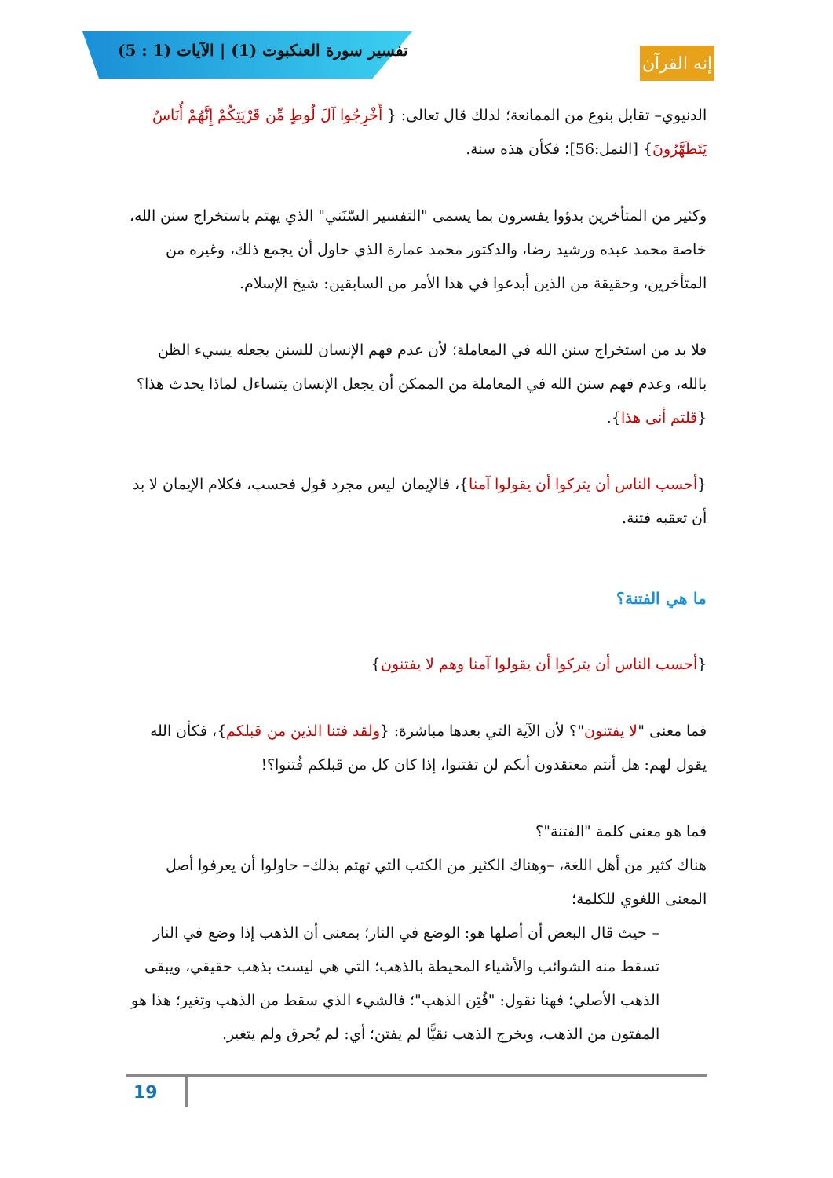تفسير سورة العنكبوت (1) | الآيات (1 : 5)
إنه القرآن
الدنيوي– تقابل بنوع من الممانعة؛ لذلك قال تعالى: { أَخْرِجُوا آلَ لُوطٍ مِّن قَرْيَتِكُمْ إِنَّهُمْ أُنَاسٌ يَتَطَهَّرُونَ} [النمل:56]؛ فكأن هذه سنة.
وكثير من المتأخرين بدؤوا يفسرون بما يسمى "التفسير السّنَني" الذي يهتم باستخراج سنن الله، خاصة محمد عبده ورشيد رضا، والدكتور محمد عمارة الذي حاول أن يجمع ذلك، وغيره من المتأخرين، وحقيقة من الذين أبدعوا في هذا الأمر من السابقين: شيخ الإسلام.
فلا بد من استخراج سنن الله في المعاملة؛ لأن عدم فهم الإنسان للسنن يجعله يسيء الظن بالله، وعدم فهم سنن الله في المعاملة من الممكن أن يجعل الإنسان يتساءل لماذا يحدث هذا؟ {قلتم أنى هذا}.
{أحسب الناس أن يتركوا أن يقولوا آمنا}، فالإيمان ليس مجرد قول فحسب، فكلام الإيمان لا بد أن تعقبه فتنة.
ما هي الفتنة؟
{أحسب الناس أن يتركوا أن يقولوا آمنا وهم لا يفتنون}
فما معنى "لا يفتنون"؟ لأن الآية التي بعدها مباشرة: {ولقد فتنا الذين من قبلكم}، فكأن الله يقول لهم: هل أنتم معتقدون أنكم لن تفتنوا، إذا كان كل من قبلكم فُتنوا؟!
فما هو معنى كلمة "الفتنة"؟
هناك كثير من أهل اللغة، –وهناك الكثير من الكتب التي تهتم بذلك– حاولوا أن يعرفوا أصل المعنى اللغوي للكلمة؛
– حيث قال البعض أن أصلها هو: الوضع في النار؛ بمعنى أن الذهب إذا وضع في النار تسقط منه الشوائب والأشياء المحيطة بالذهب؛ التي هي ليست بذهب حقيقي، ويبقى الذهب الأصلي؛ فهنا نقول: "فُتِن الذهب"؛ فالشيء الذي سقط من الذهب وتغير؛ هذا هو المفتون من الذهب، ويخرج الذهب نقيًّا لم يفتن؛ أي: لم يُحرق ولم يتغير.
19